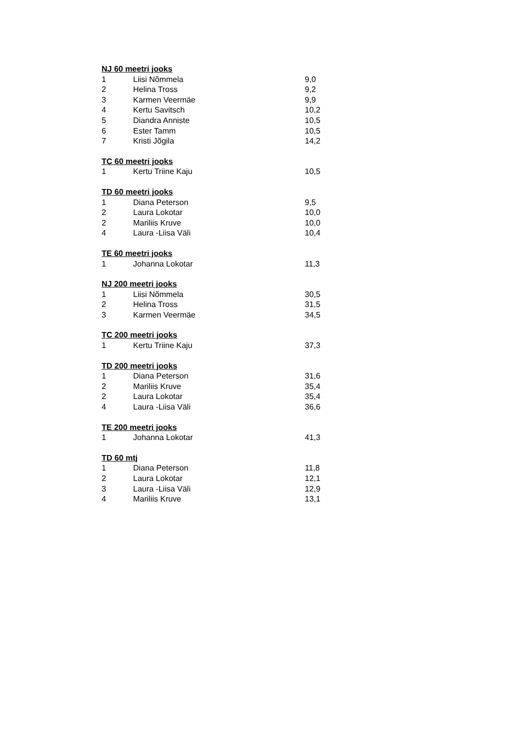| NJ 60 meetri jooks | | |
| --- | --- | --- |
| 1 | Liisi Nõmmela | 9,0 |
| 2 | Helina Tross | 9,2 |
| 3 | Karmen Veermäe | 9,9 |
| 4 | Kertu Savitsch | 10,2 |
| 5 | Diandra Anniste | 10,5 |
| 6 | Ester Tamm | 10,5 |
| 7 | Kristi Jõgila | 14,2 |
| TC 60 meetri jooks | | |
| 1 | Kertu Triine Kaju | 10,5 |
| TD 60 meetri jooks | | |
| 1 | Diana Peterson | 9,5 |
| 2 | Laura Lokotar | 10,0 |
| 2 | Mariliis Kruve | 10,0 |
| 4 | Laura -Liisa Väli | 10,4 |
| TE 60 meetri jooks | | |
| 1 | Johanna Lokotar | 11,3 |
| NJ 200 meetri jooks | | |
| 1 | Liisi Nõmmela | 30,5 |
| 2 | Helina Tross | 31,5 |
| 3 | Karmen Veermäe | 34,5 |
| TC 200 meetri jooks | | |
| 1 | Kertu Triine Kaju | 37,3 |
| TD 200 meetri jooks | | |
| 1 | Diana Peterson | 31,6 |
| 2 | Mariliis Kruve | 35,4 |
| 2 | Laura Lokotar | 35,4 |
| 4 | Laura -Liisa Väli | 36,6 |
| TE 200 meetri jooks | | |
| 1 | Johanna Lokotar | 41,3 |
| TD 60 mtj | | |
| 1 | Diana Peterson | 11,8 |
| 2 | Laura Lokotar | 12,1 |
| 3 | Laura -Liisa Väli | 12,9 |
| 4 | Mariliis Kruve | 13,1 |